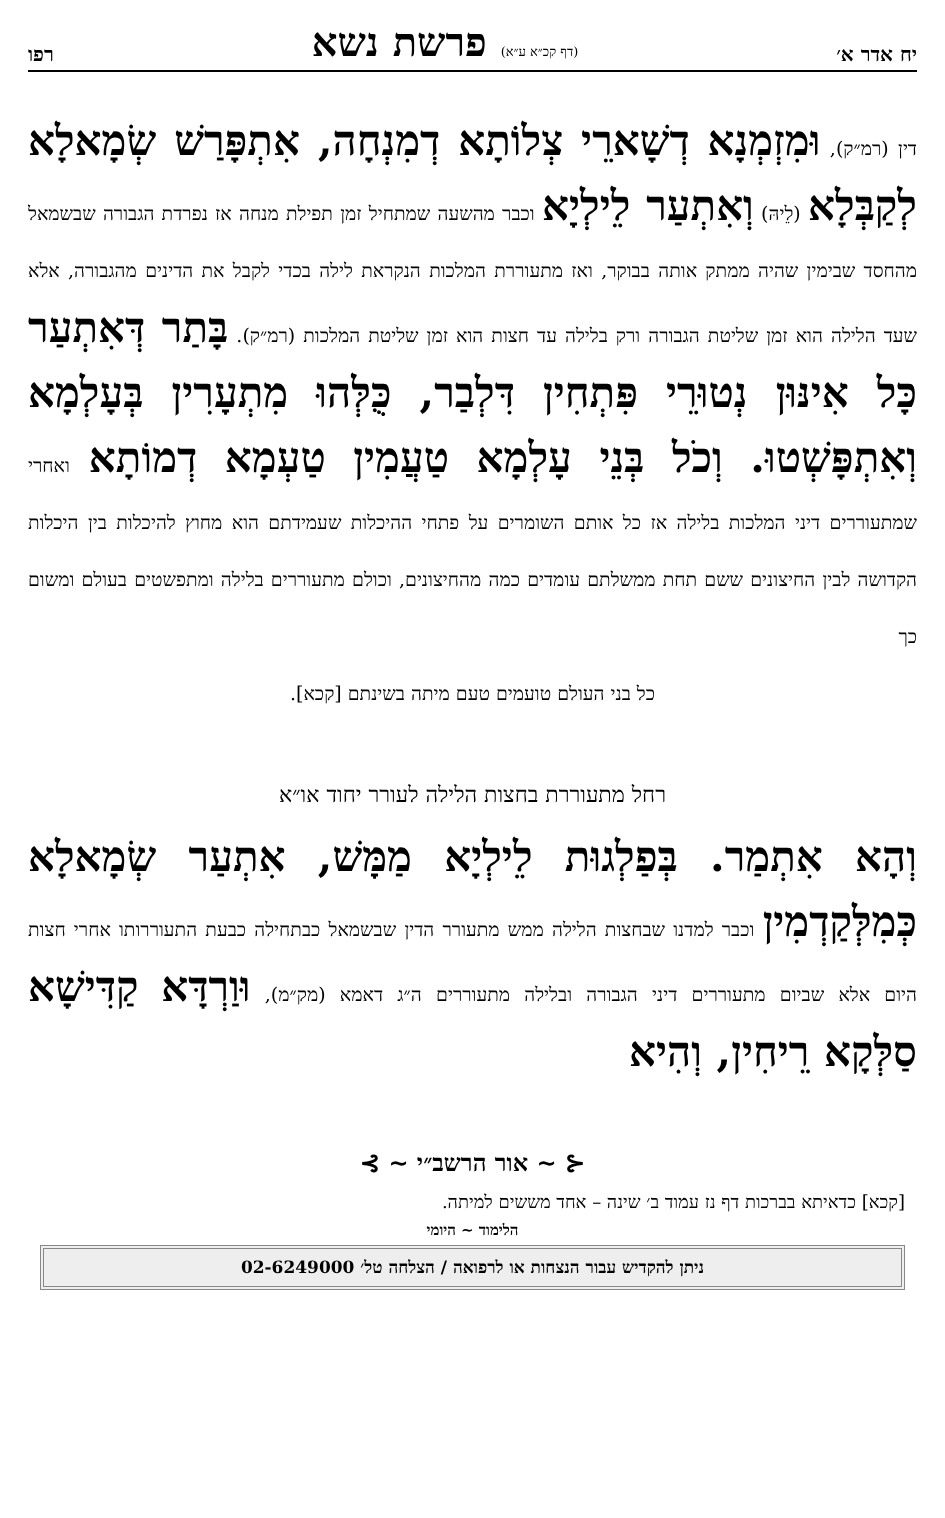יח אדר א׳ (דף קכ״א ע״א) פרשת נשא רפו
דין (רמ״ק), וּמִזְמְנָא דְשָׁארֵי צְלוֹתָא דְמִנְחָה, אִתְפָּרַשׁ שְׂמָאלָא לְקַבְּלָא (לֵיהּ) וְאִתְעַר לֵילְיָא וכבר מהשעה שמתחיל זמן תפילת מנחה אז נפרדת הגבורה שבשמאל מהחסד שבימין שהיה ממתק אותה בבוקר, ואז מתעוררת המלכות הנקראת לילה בכדי לקבל את הדינים מהגבורה, אלא שעד הלילה הוא זמן שליטת הגבורה ורק בלילה עד חצות הוא זמן שליטת המלכות (רמ״ק). בָּתַר דְּאִתְעַר כָּל אִינּוּן נְטוּרֵי פִּתְחִין דִּלְבַר, כֻּלְּהוּ מִתְעָרִין בְּעָלְמָא וְאִתְפָּשְׁטוּ. וְכֹל בְּנֵי עָלְמָא טַעֲמִין טַעְמָא דְמוֹתָא ואחרי שמתעוררים דיני המלכות בלילה אז כל אותם השומרים על פתחי ההיכלות שעמידתם הוא מחוץ להיכלות בין היכלות הקדושה לבין החיצונים ששם תחת ממשלתם עומדים כמה מהחיצונים, וכולם מתעוררים בלילה ומתפשטים בעולם ומשום כך
כל בני העולם טועמים טעם מיתה בשינתם [קכא].
רחל מתעוררת בחצות הלילה לעורר יחוד או״א
וְהָא אִתְמַר. בְּפַלְגוּת לֵילְיָא מַמָּשׁ, אִתְעַר שְׂמָאלָא כְּמִלְּקַדְמִין וכבר למדנו שבחצות הלילה ממש מתעורר הדין שבשמאל כבתחילה כבעת התעוררותו אחרי חצות היום אלא שביום מתעוררים דיני הגבורה ובלילה מתעוררים ה״ג דאמא (מק״מ), וּוַרְדָּא קַדִּישָׁא סַלְּקָא רֵיחִין, וְהִיא
⊰ ~ אור הרשב״י ~ ⊱
[קכא] כדאיתא בברכות דף נז עמוד ב׳ שינה – אחד מששים למיתה.
הלימוד ~ היומי
ניתן להקדיש עבור הנצחות או לרפואה / הצלחה טל׳ 02-6249000